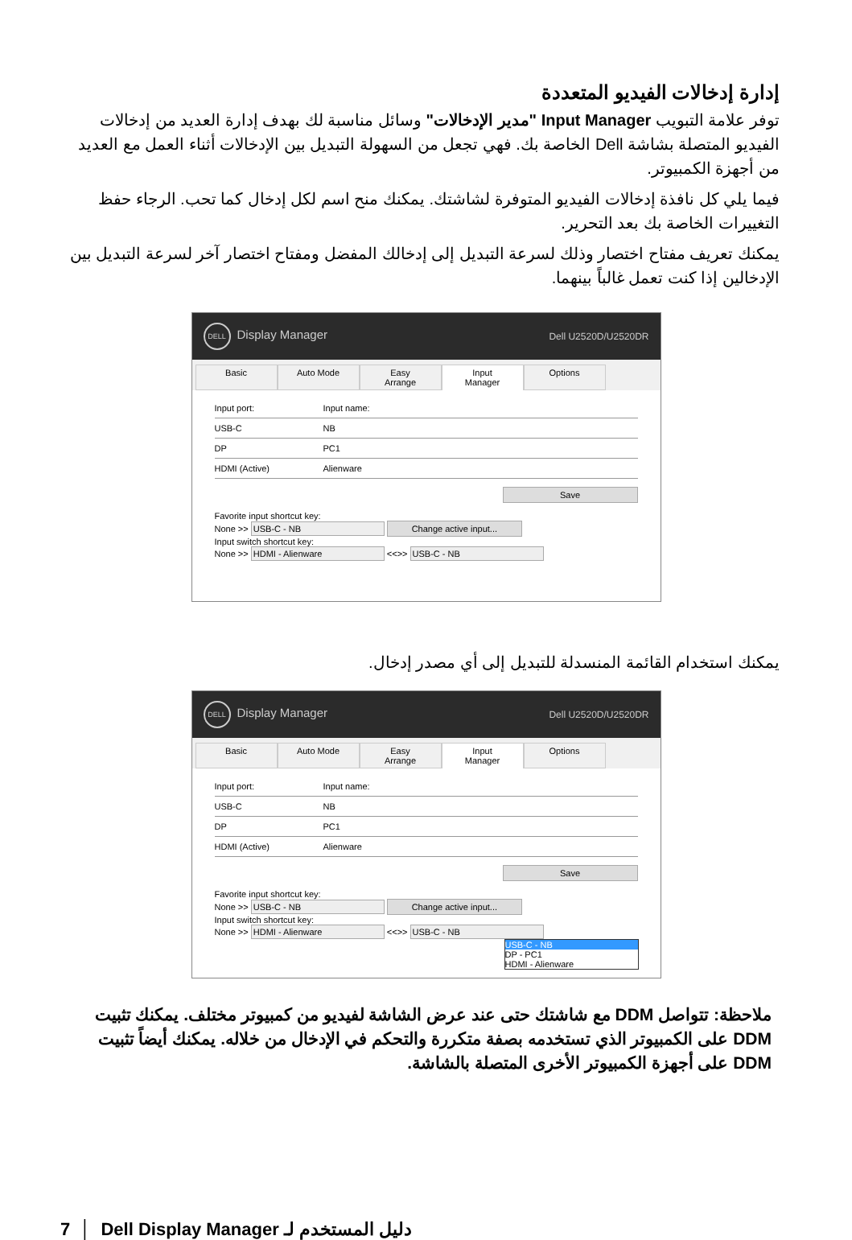إدارة إدخالات الفيديو المتعددة
توفر علامة التبويب Input Manager "مدير الإدخالات" وسائل مناسبة لك بهدف إدارة العديد من إدخالات الفيديو المتصلة بشاشة Dell الخاصة بك. فهي تجعل من السهولة التبديل بين الإدخالات أثناء العمل مع العديد من أجهزة الكمبيوتر.
فيما يلي كل نافذة إدخالات الفيديو المتوفرة لشاشتك. يمكنك منح اسم لكل إدخال كما تحب. الرجاء حفظ التغييرات الخاصة بك بعد التحرير.
يمكنك تعريف مفتاح اختصار وذلك لسرعة التبديل إلى إدخالك المفضل ومفتاح اختصار آخر لسرعة التبديل بين الإدخالين إذا كنت تعمل غالباً بينهما.
DELL Display Manager Dell U2520D/U2520DR
Basic Auto Mode Easy Arrange Input Manager Options
Input port: Input name:
USB-C NB
DP PC1
HDMI (Active) Alienware
Save
Favorite input shortcut key:
None >> USB-C - NB Change active input...
Input switch shortcut key:
None >> HDMI - Alienware <<>> USB-C - NB
يمكنك استخدام القائمة المنسدلة للتبديل إلى أي مصدر إدخال.
DELL Display Manager Dell U2520D/U2520DR
Basic Auto Mode Easy Arrange Input Manager Options
Input port: Input name:
USB-C NB
DP PC1
HDMI (Active) Alienware
Save
Favorite input shortcut key:
None >> USB-C - NB Change active input...
Input switch shortcut key:
None >> HDMI - Alienware <<>> USB-C - NB
USB-C - NB
DP - PC1
HDMI - Alienware
ملاحظة: تتواصل DDM مع شاشتك حتى عند عرض الشاشة لفيديو من كمبيوتر مختلف. يمكنك تثبيت DDM على الكمبيوتر الذي تستخدمه بصفة متكررة والتحكم في الإدخال من خلاله. يمكنك أيضاً تثبيت DDM على أجهزة الكمبيوتر الأخرى المتصلة بالشاشة.
7 │ Dell Display Manager دليل المستخدم لـ